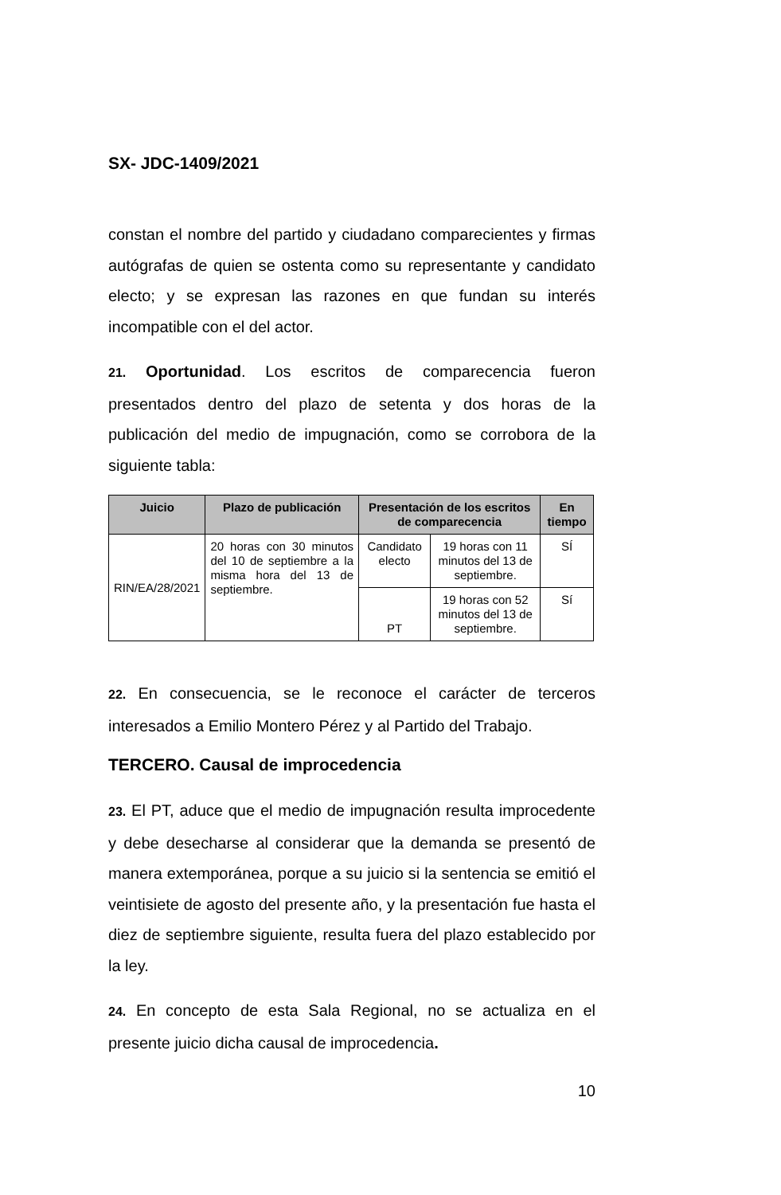SX- JDC-1409/2021
constan el nombre del partido y ciudadano comparecientes y firmas autógrafas de quien se ostenta como su representante y candidato electo; y se expresan las razones en que fundan su interés incompatible con el del actor.
21. Oportunidad. Los escritos de comparecencia fueron presentados dentro del plazo de setenta y dos horas de la publicación del medio de impugnación, como se corrobora de la siguiente tabla:
| Juicio | Plazo de publicación | Presentación de los escritos de comparecencia | | En tiempo |
| --- | --- | --- | --- | --- |
| RIN/EA/28/2021 | 20 horas con 30 minutos del 10 de septiembre a la misma hora del 13 de septiembre. | Candidato electo | 19 horas con 11 minutos del 13 de septiembre. | SÍ |
| | | PT | 19 horas con 52 minutos del 13 de septiembre. | Sí |
22. En consecuencia, se le reconoce el carácter de terceros interesados a Emilio Montero Pérez y al Partido del Trabajo.
TERCERO. Causal de improcedencia
23. El PT, aduce que el medio de impugnación resulta improcedente y debe desecharse al considerar que la demanda se presentó de manera extemporánea, porque a su juicio si la sentencia se emitió el veintisiete de agosto del presente año, y la presentación fue hasta el diez de septiembre siguiente, resulta fuera del plazo establecido por la ley.
24. En concepto de esta Sala Regional, no se actualiza en el presente juicio dicha causal de improcedencia.
10